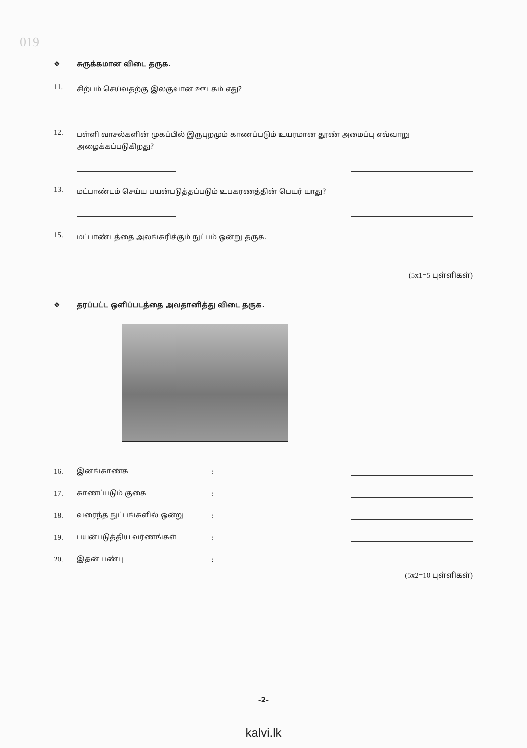019
❖ சுருக்கமான விடை தருக.
11.
சிற்பம் செய்வதற்கு இலகுவான ஊடகம் எது?
12.
பள்ளி வாசல்களின் முகப்பில் இருபுறமும் காணப்படும் உயரமான தூண் அமைப்பு எவ்வாறு அழைக்கப்படுகிறது?
13.
மட்பாண்டம் செய்ய பயன்படுத்தப்படும் உபகரணத்தின் பெயர் யாது?
15.
மட்பாண்டத்தை அலங்கரிக்கும் நுட்பம் ஒன்று தருக.
(5x1=5 புள்ளிகள்)
❖ தரப்பட்ட ஒளிப்படத்தை அவதானித்து விடை தருக.
16.
இனங்காண்க
:
17.
காணப்படும் குகை
:
18.
வரைந்த நுட்பங்களில் ஒன்று
:
19.
பயன்படுத்திய வர்ணங்கள்
:
20.
இதன் பண்பு
:
(5x2=10 புள்ளிகள்)
-2-
kalvi.lk